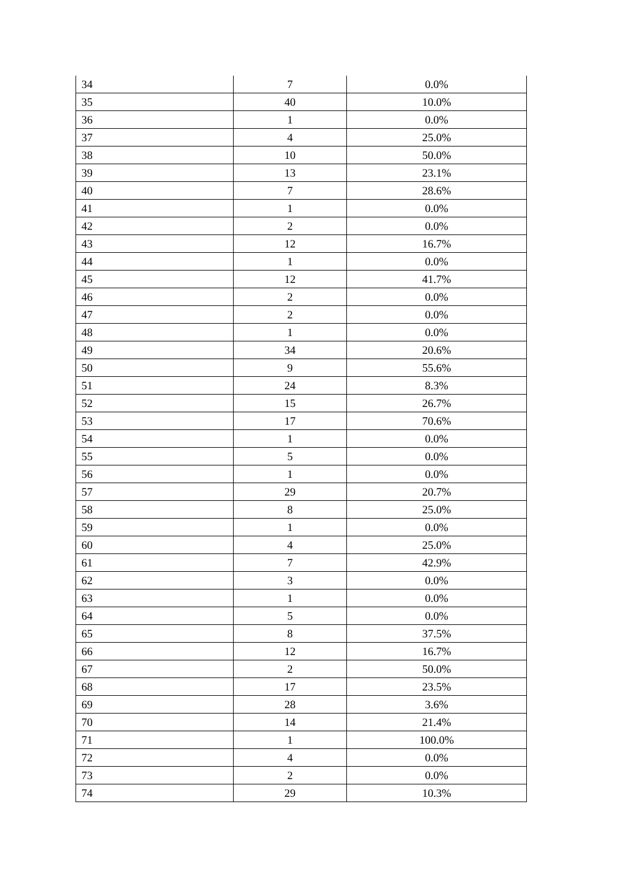| 34 | 7 | 0.0% |
| 35 | 40 | 10.0% |
| 36 | 1 | 0.0% |
| 37 | 4 | 25.0% |
| 38 | 10 | 50.0% |
| 39 | 13 | 23.1% |
| 40 | 7 | 28.6% |
| 41 | 1 | 0.0% |
| 42 | 2 | 0.0% |
| 43 | 12 | 16.7% |
| 44 | 1 | 0.0% |
| 45 | 12 | 41.7% |
| 46 | 2 | 0.0% |
| 47 | 2 | 0.0% |
| 48 | 1 | 0.0% |
| 49 | 34 | 20.6% |
| 50 | 9 | 55.6% |
| 51 | 24 | 8.3% |
| 52 | 15 | 26.7% |
| 53 | 17 | 70.6% |
| 54 | 1 | 0.0% |
| 55 | 5 | 0.0% |
| 56 | 1 | 0.0% |
| 57 | 29 | 20.7% |
| 58 | 8 | 25.0% |
| 59 | 1 | 0.0% |
| 60 | 4 | 25.0% |
| 61 | 7 | 42.9% |
| 62 | 3 | 0.0% |
| 63 | 1 | 0.0% |
| 64 | 5 | 0.0% |
| 65 | 8 | 37.5% |
| 66 | 12 | 16.7% |
| 67 | 2 | 50.0% |
| 68 | 17 | 23.5% |
| 69 | 28 | 3.6% |
| 70 | 14 | 21.4% |
| 71 | 1 | 100.0% |
| 72 | 4 | 0.0% |
| 73 | 2 | 0.0% |
| 74 | 29 | 10.3% |